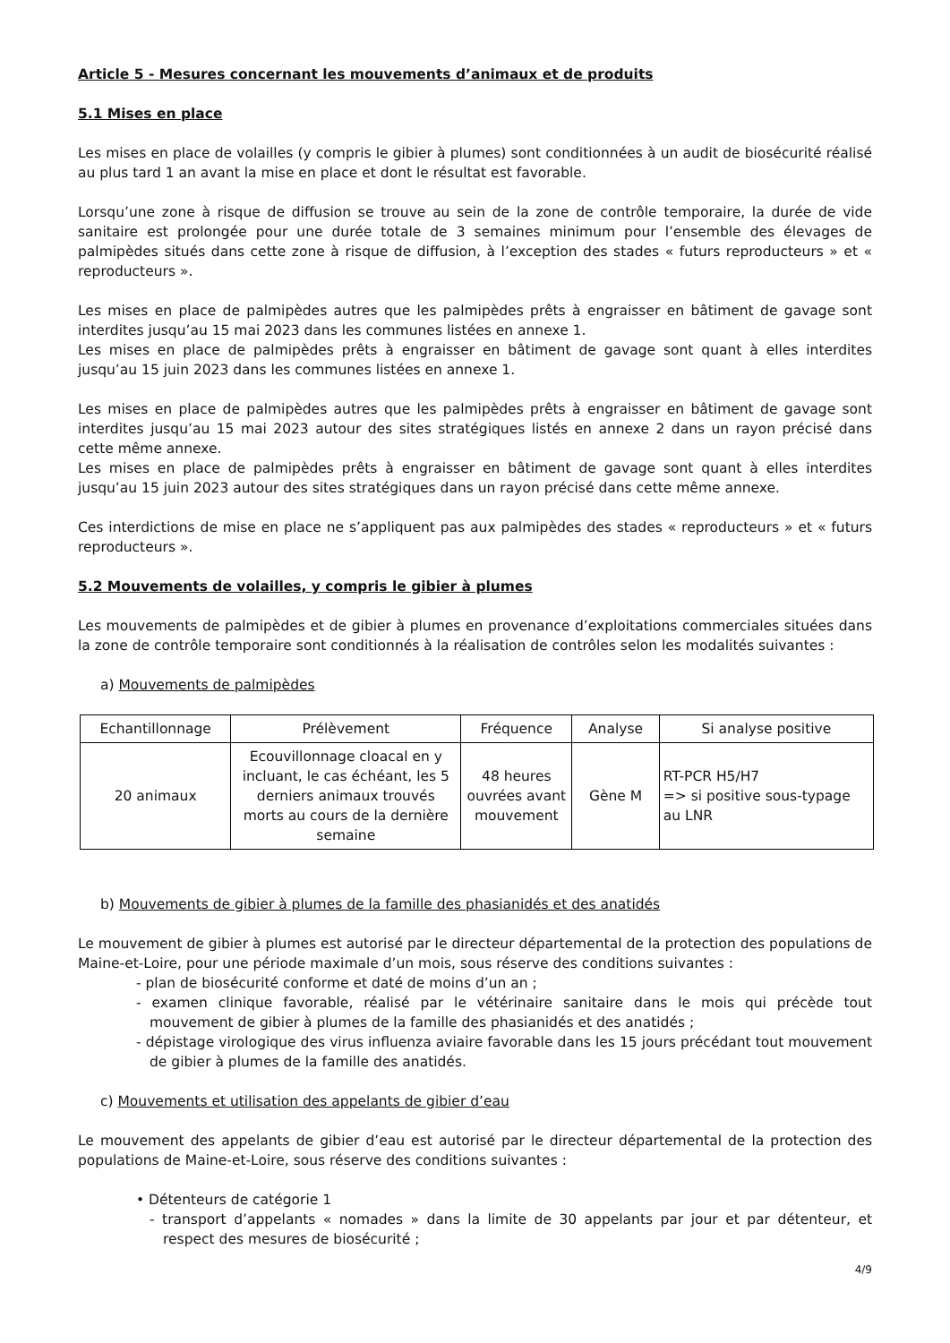Article 5 - Mesures concernant les mouvements d’animaux et de produits
5.1 Mises en place
Les mises en place de volailles (y compris le gibier à plumes) sont conditionnées à un audit de biosécurité réalisé au plus tard 1 an avant la mise en place et dont le résultat est favorable.
Lorsqu’une zone à risque de diffusion se trouve au sein de la zone de contrôle temporaire, la durée de vide sanitaire est prolongée pour une durée totale de 3 semaines minimum pour l’ensemble des élevages de palmipèdes situés dans cette zone à risque de diffusion, à l’exception des stades « futurs reproducteurs » et « reproducteurs ».
Les mises en place de palmipèdes autres que les palmipèdes prêts à engraisser en bâtiment de gavage sont interdites jusqu’au 15 mai 2023 dans les communes listées en annexe 1.
Les mises en place de palmipèdes prêts à engraisser en bâtiment de gavage sont quant à elles interdites jusqu’au 15 juin 2023 dans les communes listées en annexe 1.
Les mises en place de palmipèdes autres que les palmipèdes prêts à engraisser en bâtiment de gavage sont interdites jusqu’au 15 mai 2023 autour des sites stratégiques listés en annexe 2 dans un rayon précisé dans cette même annexe.
Les mises en place de palmipèdes prêts à engraisser en bâtiment de gavage sont quant à elles interdites jusqu’au 15 juin 2023 autour des sites stratégiques dans un rayon précisé dans cette même annexe.
Ces interdictions de mise en place ne s’appliquent pas aux palmipèdes des stades « reproducteurs » et « futurs reproducteurs ».
5.2 Mouvements de volailles, y compris le gibier à plumes
Les mouvements de palmipèdes et de gibier à plumes en provenance d’exploitations commerciales situées dans la zone de contrôle temporaire sont conditionnés à la réalisation de contrôles selon les modalités suivantes :
a) Mouvements de palmipèdes
| Echantillonnage | Prélèvement | Fréquence | Analyse | Si analyse positive |
| --- | --- | --- | --- | --- |
| 20 animaux | Ecouvillonnage cloacal en y incluant, le cas échéant, les 5 derniers animaux trouvés morts au cours de la dernière semaine | 48 heures ouvrées avant mouvement | Gène M | RT-PCR H5/H7 => si positive sous-typage au LNR |
b) Mouvements de gibier à plumes de la famille des phasianidés et des anatidés
Le mouvement de gibier à plumes est autorisé par le directeur départemental de la protection des populations de Maine-et-Loire, pour une période maximale d’un mois, sous réserve des conditions suivantes :
- plan de biosécurité conforme et daté de moins d’un an ;
- examen clinique favorable, réalisé par le vétérinaire sanitaire dans le mois qui précède tout mouvement de gibier à plumes de la famille des phasianidés et des anatidés ;
- dépistage virologique des virus influenza aviaire favorable dans les 15 jours précédant tout mouvement de gibier à plumes de la famille des anatidés.
c) Mouvements et utilisation des appelants de gibier d’eau
Le mouvement des appelants de gibier d’eau est autorisé par le directeur départemental de la protection des populations de Maine-et-Loire, sous réserve des conditions suivantes :
• Détenteurs de catégorie 1
- transport d’appelants « nomades » dans la limite de 30 appelants par jour et par détenteur, et respect des mesures de biosécurité ;
4/9